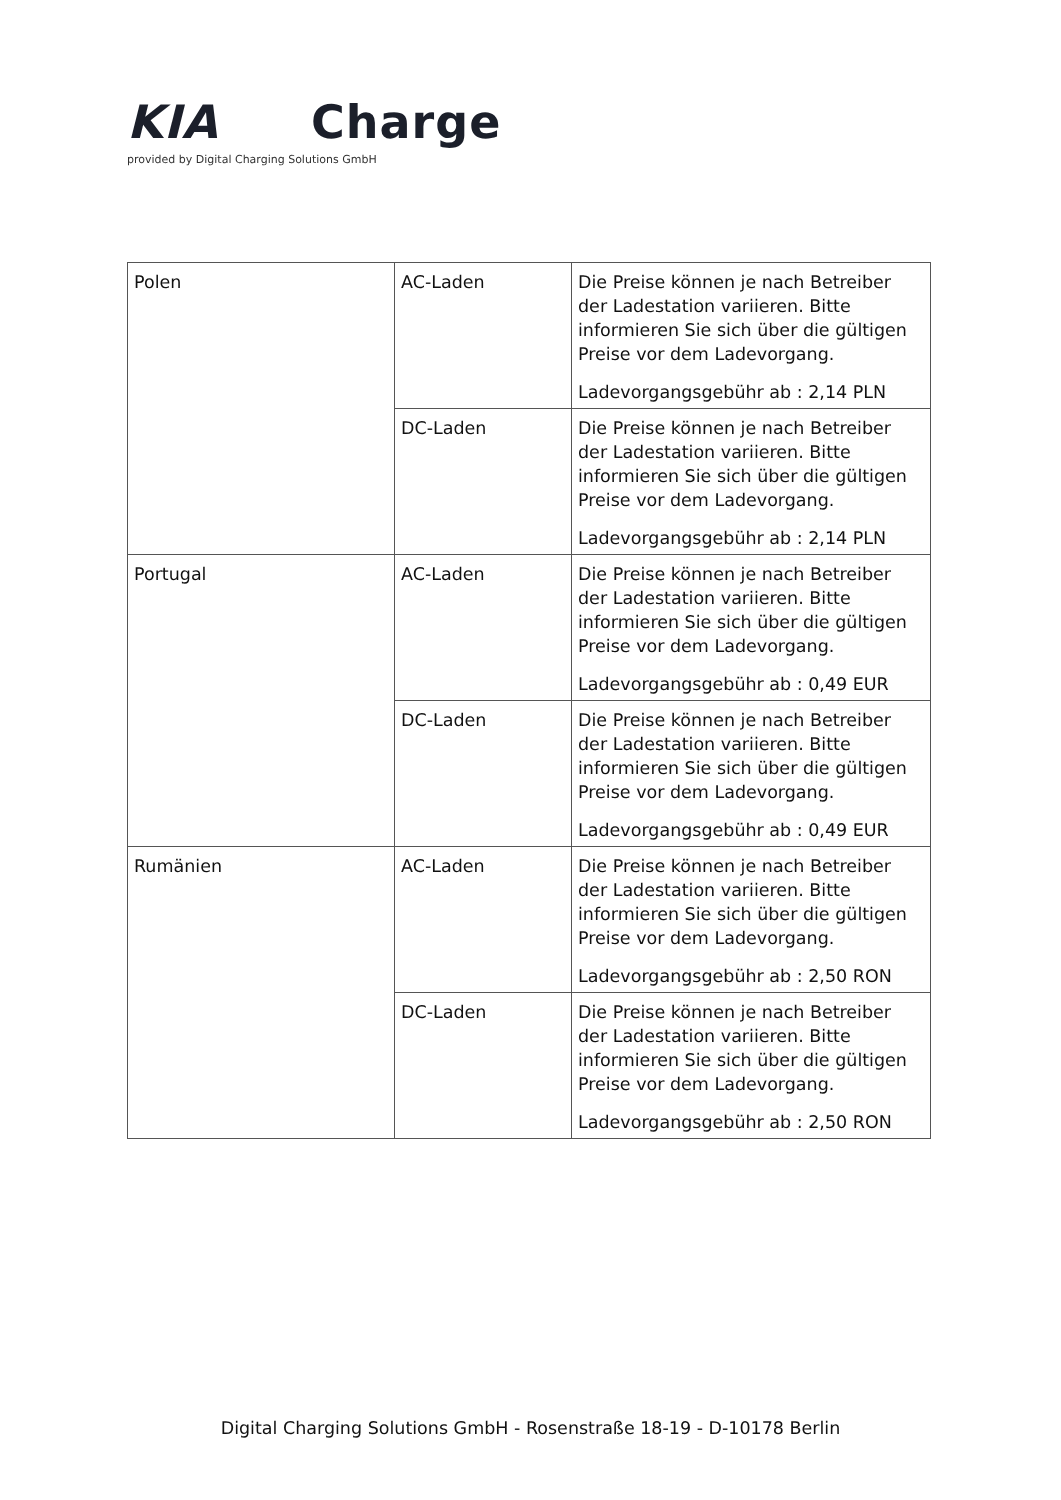KIA Charge
provided by Digital Charging Solutions GmbH
| Polen | AC-Laden | Die Preise können je nach Betreiber der Ladestation variieren. Bitte informieren Sie sich über die gültigen Preise vor dem Ladevorgang. Ladevorgangsgebühr ab : 2,14 PLN |
| | DC-Laden | Die Preise können je nach Betreiber der Ladestation variieren. Bitte informieren Sie sich über die gültigen Preise vor dem Ladevorgang. Ladevorgangsgebühr ab : 2,14 PLN |
| Portugal | AC-Laden | Die Preise können je nach Betreiber der Ladestation variieren. Bitte informieren Sie sich über die gültigen Preise vor dem Ladevorgang. Ladevorgangsgebühr ab : 0,49 EUR |
| | DC-Laden | Die Preise können je nach Betreiber der Ladestation variieren. Bitte informieren Sie sich über die gültigen Preise vor dem Ladevorgang. Ladevorgangsgebühr ab : 0,49 EUR |
| Rumänien | AC-Laden | Die Preise können je nach Betreiber der Ladestation variieren. Bitte informieren Sie sich über die gültigen Preise vor dem Ladevorgang. Ladevorgangsgebühr ab : 2,50 RON |
| | DC-Laden | Die Preise können je nach Betreiber der Ladestation variieren. Bitte informieren Sie sich über die gültigen Preise vor dem Ladevorgang. Ladevorgangsgebühr ab : 2,50 RON |
Digital Charging Solutions GmbH - Rosenstraße 18-19 - D-10178 Berlin